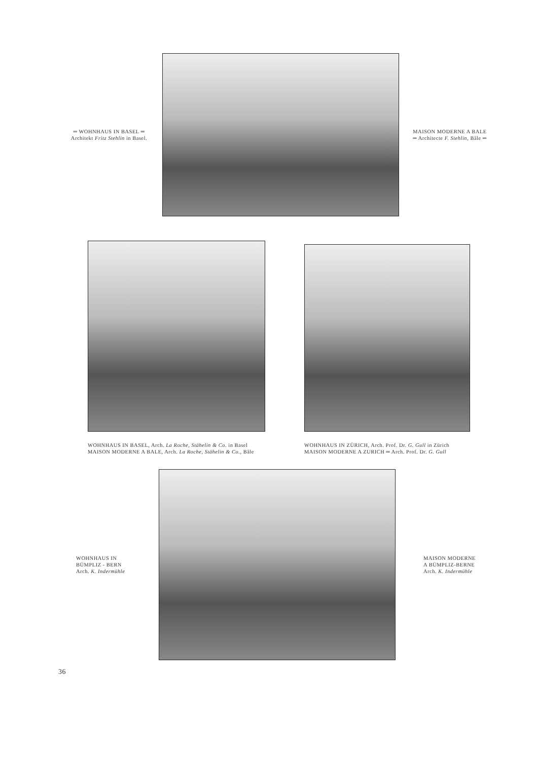═ WOHNHAUS IN BASEL ═
Architekt Fritz Stehlin in Basel.
MAISON MODERNE A BALE
═ Architecte F. Stehlin, Bâle ═
WOHNHAUS IN BASEL, Arch. La Roche, Stähelin & Co. in Basel
MAISON MODERNE A BALE, Arch. La Roche, Stähelin & Co., Bâle
WOHNHAUS IN ZÜRICH, Arch. Prof. Dr. G. Gull in Zürich
MAISON MODERNE A ZURICH ═ Arch. Prof. Dr. G. Gull
WOHNHAUS IN
BÜMPLIZ - BERN
Arch. K. Indermühle
MAISON MODERNE
A BÜMPLIZ-BERNE
Arch. K. Indermühle
36